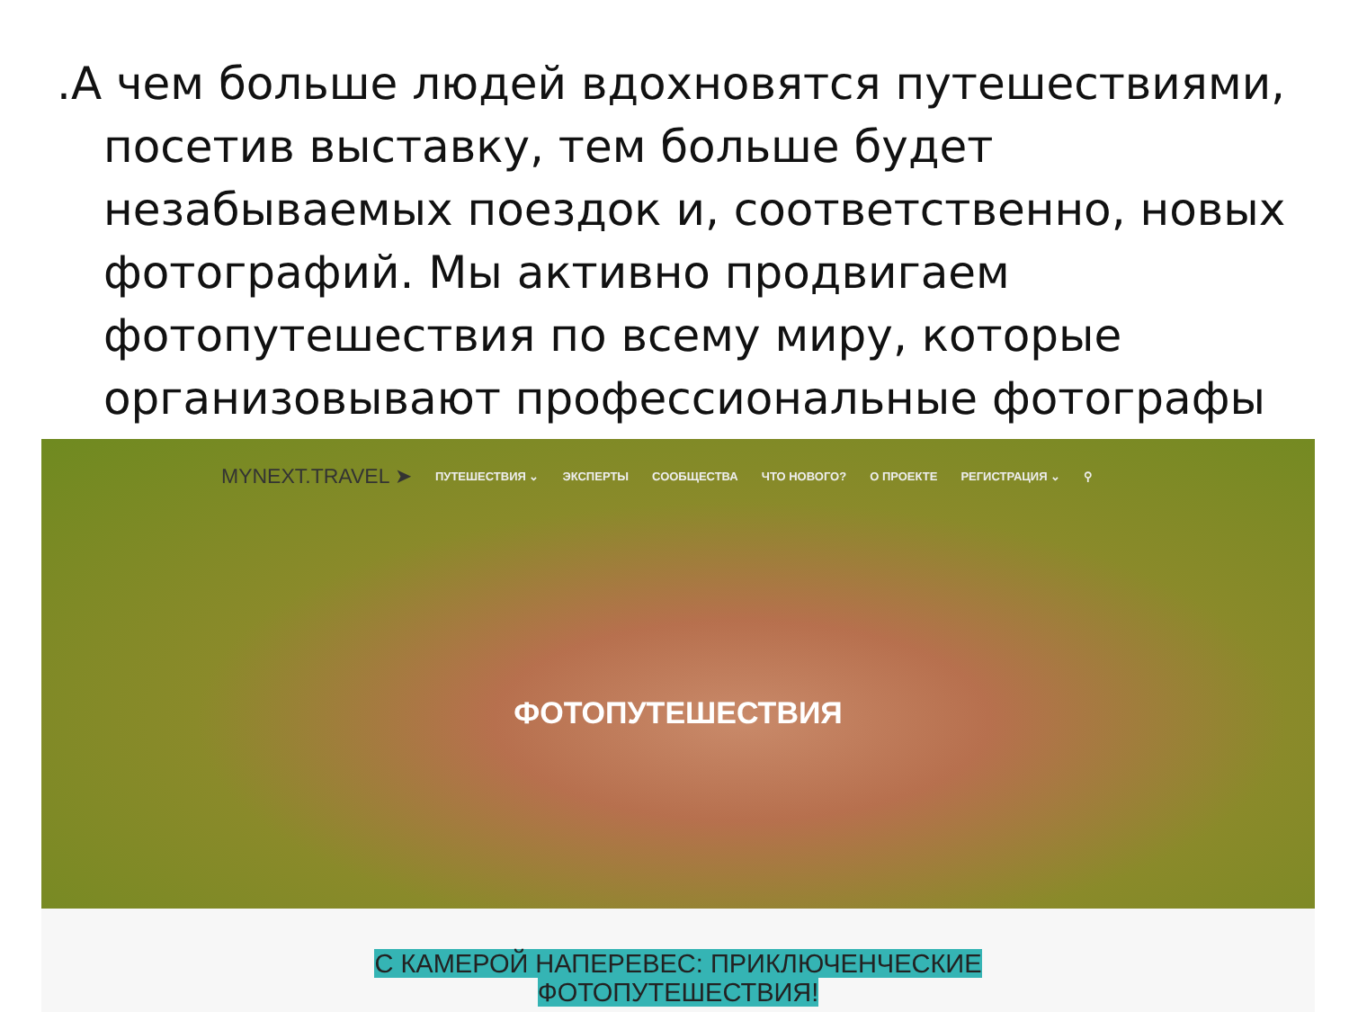.А чем больше людей вдохновятся путешествиями, посетив выставку, тем больше будет незабываемых поездок и, соответственно, новых фотографий. Мы активно продвигаем фотопутешествия по всему миру, которые организовывают профессиональные фотографы
MYNEXT.TRAVEL ➤ ПУТЕШЕСТВИЯ ⌄ ЭКСПЕРТЫ СООБЩЕСТВА ЧТО НОВОГО? О ПРОЕКТЕ РЕГИСТРАЦИЯ ⌄ ⚲
ФОТОПУТЕШЕСТВИЯ
С КАМЕРОЙ НАПЕРЕВЕС: ПРИКЛЮЧЕНЧЕСКИЕ
ФОТОПУТЕШЕСТВИЯ!